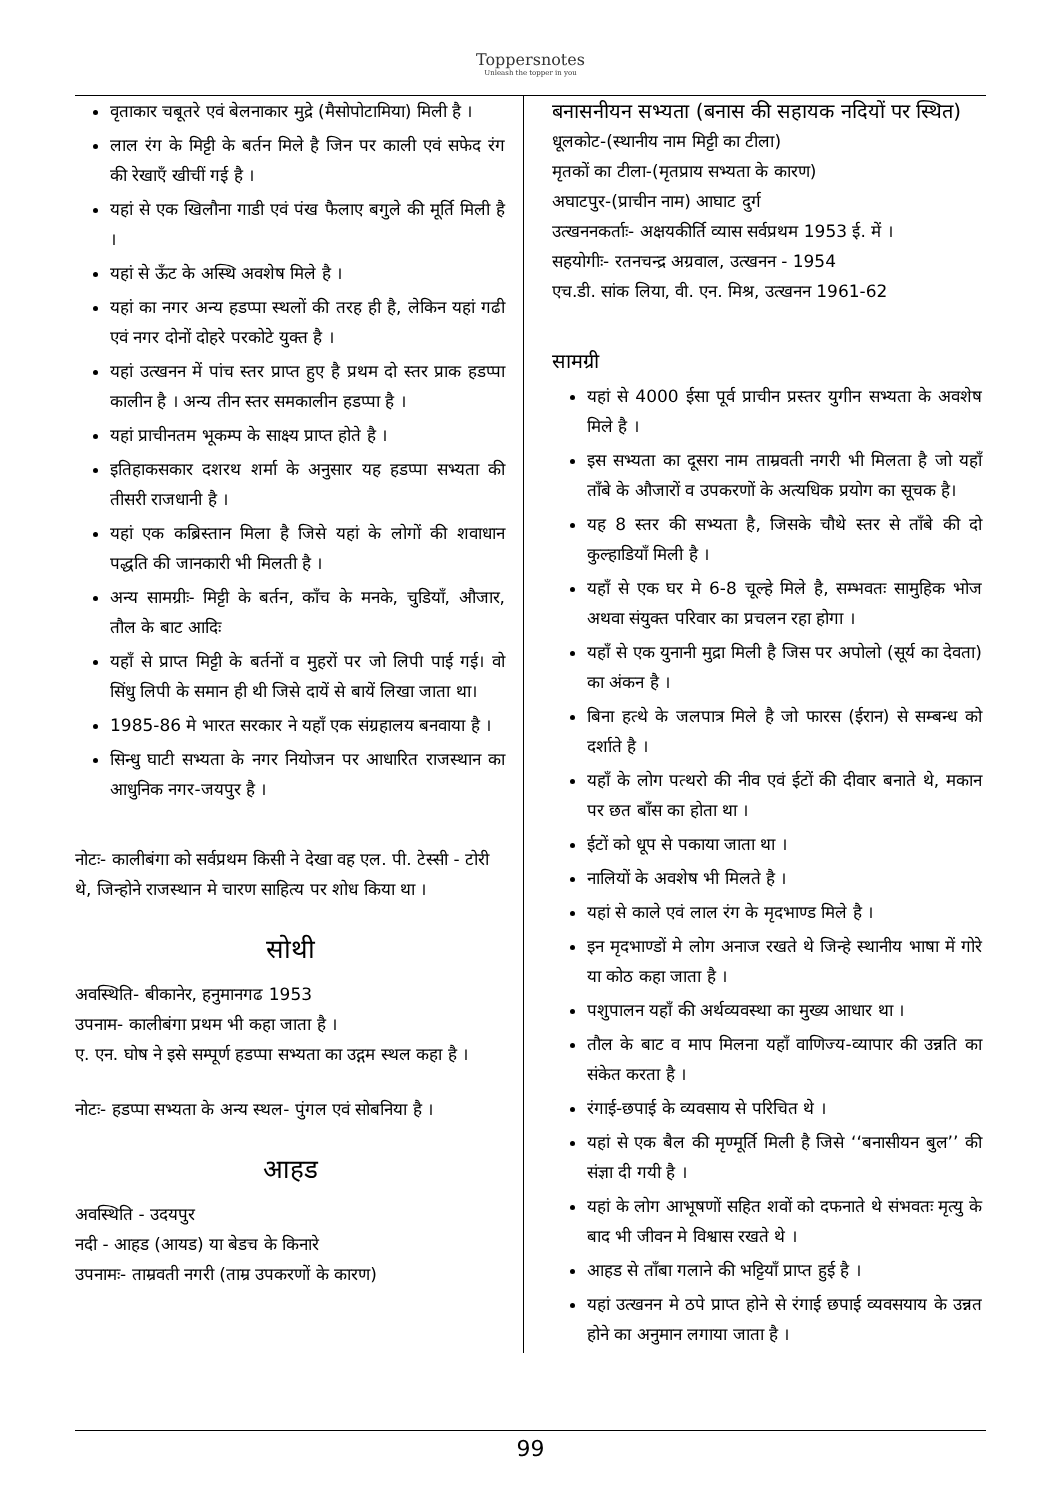Toppersnotes
Unleash the topper in you
वृताकार चबूतरे एवं बेलनाकार मुद्रे (मैसोपोटामिया) मिली है ।
लाल रंग के मिट्टी के बर्तन मिले है जिन पर काली एवं सफेद रंग की रेखाएँ खीचीं गई है ।
यहां से एक खिलौना गाडी एवं पंख फैलाए बगुले की मूर्ति मिली है ।
यहां से ऊँट के अस्थि अवशेष मिले है ।
यहां का नगर अन्य हडप्पा स्थलों की तरह ही है, लेकिन यहां गढी एवं नगर दोनों दोहरे परकोटे युक्त है ।
यहां उत्खनन में पांच स्तर प्राप्त हुए है प्रथम दो स्तर प्राक हडप्पा कालीन है । अन्य तीन स्तर समकालीन हडप्पा है ।
यहां प्राचीनतम भूकम्प के साक्ष्य प्राप्त होते है ।
इतिहाकसकार दशरथ शर्मा के अनुसार यह हडप्पा सभ्यता की तीसरी राजधानी है ।
यहां एक कब्रिस्तान मिला है जिसे यहां के लोगों की शवाधान पद्धति की जानकारी भी मिलती है ।
अन्य सामग्रीः- मिट्टी के बर्तन, काँच के मनके, चुडियाँ, औजार, तौल के बाट आदिः
यहाँ से प्राप्त मिट्टी के बर्तनों व मुहरों पर जो लिपी पाई गई। वो सिंधु लिपी के समान ही थी जिसे दायें से बायें लिखा जाता था।
1985-86 मे भारत सरकार ने यहाँ एक संग्रहालय बनवाया है ।
सिन्धु घाटी सभ्यता के नगर नियोजन पर आधारित राजस्थान का आधुनिक नगर-जयपुर है ।
नोटः- कालीबंगा को सर्वप्रथम किसी ने देखा वह एल. पी. टेस्सी - टोरी थे, जिन्होने राजस्थान मे चारण साहित्य पर शोध किया था ।
सोथी
अवस्थिति- बीकानेर, हनुमानगढ 1953
उपनाम- कालीबंगा प्रथम भी कहा जाता है ।
ए. एन. घोष ने इसे सम्पूर्ण हडप्पा सभ्यता का उद्गम स्थल कहा है ।
नोटः- हडप्पा सभ्यता के अन्य स्थल- पुंगल एवं सोबनिया है ।
आहड
अवस्थिति - उदयपुर
नदी - आहड (आयड) या बेडच के किनारे
उपनामः- ताम्रवती नगरी (ताम्र उपकरणों के कारण)
बनासनीयन सभ्यता (बनास की सहायक नदियों पर स्थित)
धूलकोट-(स्थानीय नाम मिट्टी का टीला)
मृतकों का टीला-(मृतप्राय सभ्यता के कारण)
अघाटपुर-(प्राचीन नाम) आघाट दुर्ग
उत्खननकर्ताः- अक्षयकीर्ति व्यास सर्वप्रथम 1953 ई. में ।
सहयोगीः- रतनचन्द्र अग्रवाल, उत्खनन - 1954
एच.डी. सांक लिया, वी. एन. मिश्र, उत्खनन 1961-62
सामग्री
यहां से 4000 ईसा पूर्व प्राचीन प्रस्तर युगीन सभ्यता के अवशेष मिले है ।
इस सभ्यता का दूसरा नाम ताम्रवती नगरी भी मिलता है जो यहाँ ताँबे के औजारों व उपकरणों के अत्यधिक प्रयोग का सूचक है।
यह 8 स्तर की सभ्यता है, जिसके चौथे स्तर से ताँबे की दो कुल्हाडियाँ मिली है ।
यहाँ से एक घर मे 6-8 चूल्हे मिले है, सम्भवतः सामुहिक भोज अथवा संयुक्त परिवार का प्रचलन रहा होगा ।
यहाँ से एक युनानी मुद्रा मिली है जिस पर अपोलो (सूर्य का देवता) का अंकन है ।
बिना हत्थे के जलपात्र मिले है जो फारस (ईरान) से सम्बन्ध को दर्शाते है ।
यहाँ के लोग पत्थरो की नीव एवं ईटों की दीवार बनाते थे, मकान पर छत बाँस का होता था ।
ईटों को धूप से पकाया जाता था ।
नालियों के अवशेष भी मिलते है ।
यहां से काले एवं लाल रंग के मृदभाण्ड मिले है ।
इन मृदभाण्डों मे लोग अनाज रखते थे जिन्हे स्थानीय भाषा में गोरे या कोठ कहा जाता है ।
पशुपालन यहाँ की अर्थव्यवस्था का मुख्य आधार था ।
तौल के बाट व माप मिलना यहाँ वाणिज्य-व्यापार की उन्नति का संकेत करता है ।
रंगाई-छपाई के व्यवसाय से परिचित थे ।
यहां से एक बैल की मृण्मूर्ति मिली है जिसे ‘‘बनासीयन बुल’’ की संज्ञा दी गयी है ।
यहां के लोग आभूषणों सहित शवों को दफनाते थे संभवतः मृत्यु के बाद भी जीवन मे विश्वास रखते थे ।
आहड से ताँबा गलाने की भट्टियाँ प्राप्त हुई है ।
यहां उत्खनन मे ठपे प्राप्त होने से रंगाई छपाई व्यवसयाय के उन्नत होने का अनुमान लगाया जाता है ।
99